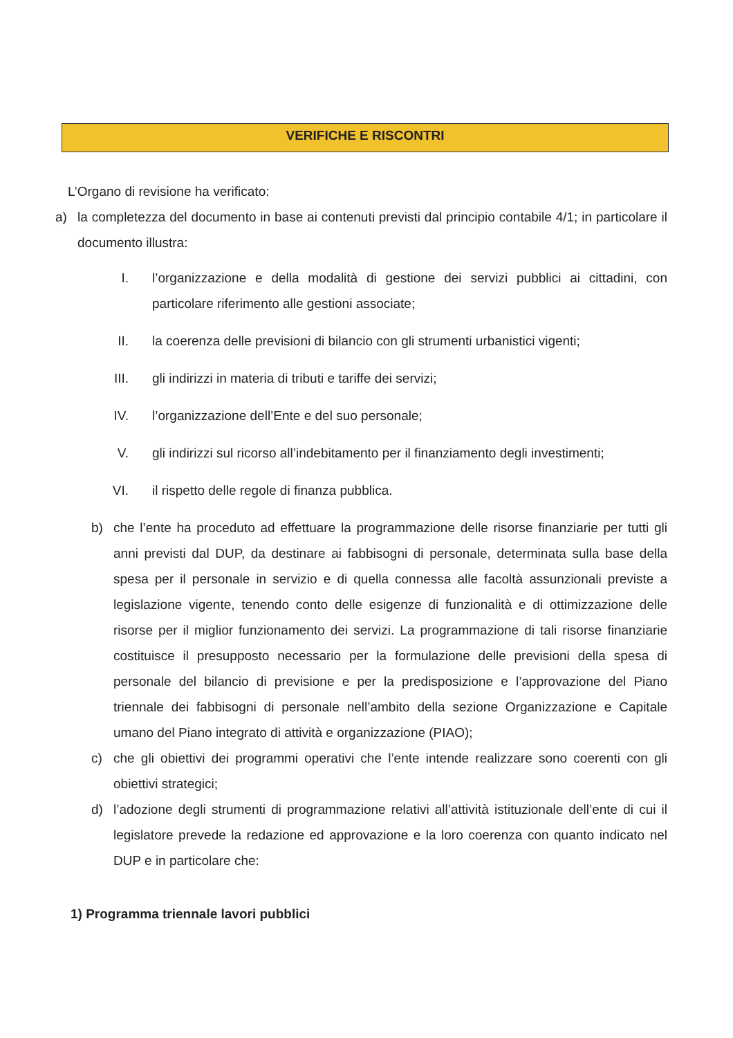VERIFICHE E RISCONTRI
L’Organo di revisione ha verificato:
a) la completezza del documento in base ai contenuti previsti dal principio contabile 4/1; in particolare il documento illustra:
I. l’organizzazione e della modalità di gestione dei servizi pubblici ai cittadini, con particolare riferimento alle gestioni associate;
II. la coerenza delle previsioni di bilancio con gli strumenti urbanistici vigenti;
III. gli indirizzi in materia di tributi e tariffe dei servizi;
IV. l’organizzazione dell’Ente e del suo personale;
V. gli indirizzi sul ricorso all’indebitamento per il finanziamento degli investimenti;
VI. il rispetto delle regole di finanza pubblica.
b) che l’ente ha proceduto ad effettuare la programmazione delle risorse finanziarie per tutti gli anni previsti dal DUP, da destinare ai fabbisogni di personale, determinata sulla base della spesa per il personale in servizio e di quella connessa alle facoltà assunzionali previste a legislazione vigente, tenendo conto delle esigenze di funzionalità e di ottimizzazione delle risorse per il miglior funzionamento dei servizi. La programmazione di tali risorse finanziarie costituisce il presupposto necessario per la formulazione delle previsioni della spesa di personale del bilancio di previsione e per la predisposizione e l’approvazione del Piano triennale dei fabbisogni di personale nell’ambito della sezione Organizzazione e Capitale umano del Piano integrato di attività e organizzazione (PIAO);
c) che gli obiettivi dei programmi operativi che l’ente intende realizzare sono coerenti con gli obiettivi strategici;
d) l’adozione degli strumenti di programmazione relativi all’attività istituzionale dell’ente di cui il legislatore prevede la redazione ed approvazione e la loro coerenza con quanto indicato nel DUP e in particolare che:
1) Programma triennale lavori pubblici